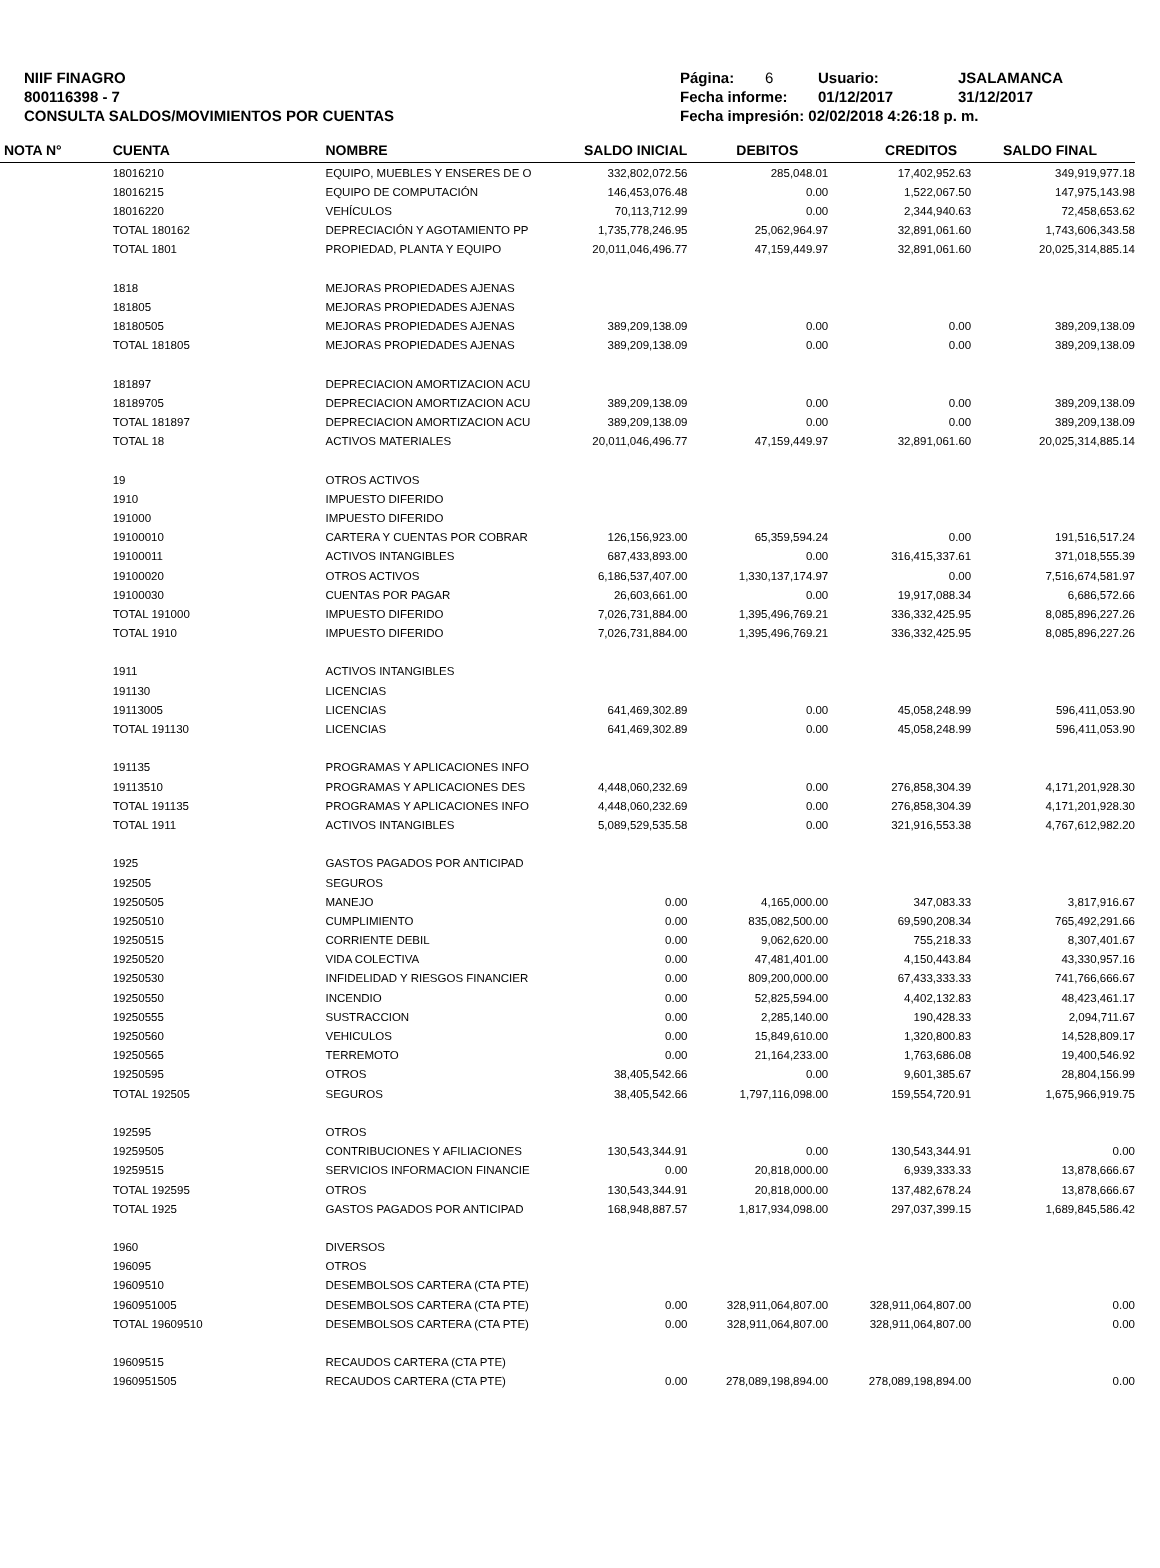NIIF FINAGRO
800116398 - 7
CONSULTA SALDOS/MOVIMIENTOS POR CUENTAS
Página: 6 Usuario: JSALAMANCA
Fecha informe: 01/12/2017 31/12/2017
Fecha impresión: 02/02/2018 4:26:18 p. m.
| NOTA N° | CUENTA | NOMBRE | SALDO INICIAL | DEBITOS | CREDITOS | SALDO FINAL |
| --- | --- | --- | --- | --- | --- | --- |
| | 18016210 | EQUIPO, MUEBLES Y ENSERES DE O | 332,802,072.56 | 285,048.01 | 17,402,952.63 | 349,919,977.18 |
| | 18016215 | EQUIPO DE COMPUTACIÓN | 146,453,076.48 | 0.00 | 1,522,067.50 | 147,975,143.98 |
| | 18016220 | VEHÍCULOS | 70,113,712.99 | 0.00 | 2,344,940.63 | 72,458,653.62 |
| | TOTAL 180162 | DEPRECIACIÓN Y AGOTAMIENTO PP | 1,735,778,246.95 | 25,062,964.97 | 32,891,061.60 | 1,743,606,343.58 |
| | TOTAL 1801 | PROPIEDAD, PLANTA Y EQUIPO | 20,011,046,496.77 | 47,159,449.97 | 32,891,061.60 | 20,025,314,885.14 |
| | 1818 | MEJORAS PROPIEDADES AJENAS | | | | |
| | 181805 | MEJORAS PROPIEDADES AJENAS | | | | |
| | 18180505 | MEJORAS PROPIEDADES AJENAS | 389,209,138.09 | 0.00 | 0.00 | 389,209,138.09 |
| | TOTAL 181805 | MEJORAS PROPIEDADES AJENAS | 389,209,138.09 | 0.00 | 0.00 | 389,209,138.09 |
| | 181897 | DEPRECIACION AMORTIZACION ACU | | | | |
| | 18189705 | DEPRECIACION AMORTIZACION ACU | 389,209,138.09 | 0.00 | 0.00 | 389,209,138.09 |
| | TOTAL 181897 | DEPRECIACION AMORTIZACION ACU | 389,209,138.09 | 0.00 | 0.00 | 389,209,138.09 |
| | TOTAL 18 | ACTIVOS MATERIALES | 20,011,046,496.77 | 47,159,449.97 | 32,891,061.60 | 20,025,314,885.14 |
| | 19 | OTROS ACTIVOS | | | | |
| | 1910 | IMPUESTO DIFERIDO | | | | |
| | 191000 | IMPUESTO DIFERIDO | | | | |
| | 19100010 | CARTERA Y CUENTAS POR COBRAR | 126,156,923.00 | 65,359,594.24 | 0.00 | 191,516,517.24 |
| | 19100011 | ACTIVOS INTANGIBLES | 687,433,893.00 | 0.00 | 316,415,337.61 | 371,018,555.39 |
| | 19100020 | OTROS ACTIVOS | 6,186,537,407.00 | 1,330,137,174.97 | 0.00 | 7,516,674,581.97 |
| | 19100030 | CUENTAS POR PAGAR | 26,603,661.00 | 0.00 | 19,917,088.34 | 6,686,572.66 |
| | TOTAL 191000 | IMPUESTO DIFERIDO | 7,026,731,884.00 | 1,395,496,769.21 | 336,332,425.95 | 8,085,896,227.26 |
| | TOTAL 1910 | IMPUESTO DIFERIDO | 7,026,731,884.00 | 1,395,496,769.21 | 336,332,425.95 | 8,085,896,227.26 |
| | 1911 | ACTIVOS INTANGIBLES | | | | |
| | 191130 | LICENCIAS | | | | |
| | 19113005 | LICENCIAS | 641,469,302.89 | 0.00 | 45,058,248.99 | 596,411,053.90 |
| | TOTAL 191130 | LICENCIAS | 641,469,302.89 | 0.00 | 45,058,248.99 | 596,411,053.90 |
| | 191135 | PROGRAMAS Y APLICACIONES INFO | | | | |
| | 19113510 | PROGRAMAS Y APLICACIONES DES | 4,448,060,232.69 | 0.00 | 276,858,304.39 | 4,171,201,928.30 |
| | TOTAL 191135 | PROGRAMAS Y APLICACIONES INFO | 4,448,060,232.69 | 0.00 | 276,858,304.39 | 4,171,201,928.30 |
| | TOTAL 1911 | ACTIVOS INTANGIBLES | 5,089,529,535.58 | 0.00 | 321,916,553.38 | 4,767,612,982.20 |
| | 1925 | GASTOS PAGADOS POR ANTICIPAD | | | | |
| | 192505 | SEGUROS | | | | |
| | 19250505 | MANEJO | 0.00 | 4,165,000.00 | 347,083.33 | 3,817,916.67 |
| | 19250510 | CUMPLIMIENTO | 0.00 | 835,082,500.00 | 69,590,208.34 | 765,492,291.66 |
| | 19250515 | CORRIENTE DEBIL | 0.00 | 9,062,620.00 | 755,218.33 | 8,307,401.67 |
| | 19250520 | VIDA COLECTIVA | 0.00 | 47,481,401.00 | 4,150,443.84 | 43,330,957.16 |
| | 19250530 | INFIDELIDAD Y RIESGOS FINANCIER | 0.00 | 809,200,000.00 | 67,433,333.33 | 741,766,666.67 |
| | 19250550 | INCENDIO | 0.00 | 52,825,594.00 | 4,402,132.83 | 48,423,461.17 |
| | 19250555 | SUSTRACCION | 0.00 | 2,285,140.00 | 190,428.33 | 2,094,711.67 |
| | 19250560 | VEHICULOS | 0.00 | 15,849,610.00 | 1,320,800.83 | 14,528,809.17 |
| | 19250565 | TERREMOTO | 0.00 | 21,164,233.00 | 1,763,686.08 | 19,400,546.92 |
| | 19250595 | OTROS | 38,405,542.66 | 0.00 | 9,601,385.67 | 28,804,156.99 |
| | TOTAL 192505 | SEGUROS | 38,405,542.66 | 1,797,116,098.00 | 159,554,720.91 | 1,675,966,919.75 |
| | 192595 | OTROS | | | | |
| | 19259505 | CONTRIBUCIONES Y AFILIACIONES | 130,543,344.91 | 0.00 | 130,543,344.91 | 0.00 |
| | 19259515 | SERVICIOS INFORMACION FINANCIE | 0.00 | 20,818,000.00 | 6,939,333.33 | 13,878,666.67 |
| | TOTAL 192595 | OTROS | 130,543,344.91 | 20,818,000.00 | 137,482,678.24 | 13,878,666.67 |
| | TOTAL 1925 | GASTOS PAGADOS POR ANTICIPAD | 168,948,887.57 | 1,817,934,098.00 | 297,037,399.15 | 1,689,845,586.42 |
| | 1960 | DIVERSOS | | | | |
| | 196095 | OTROS | | | | |
| | 19609510 | DESEMBOLSOS CARTERA (CTA PTE) | | | | |
| | 1960951005 | DESEMBOLSOS CARTERA (CTA PTE) | 0.00 | 328,911,064,807.00 | 328,911,064,807.00 | 0.00 |
| | TOTAL 19609510 | DESEMBOLSOS CARTERA (CTA PTE) | 0.00 | 328,911,064,807.00 | 328,911,064,807.00 | 0.00 |
| | 19609515 | RECAUDOS CARTERA (CTA PTE) | | | | |
| | 1960951505 | RECAUDOS CARTERA (CTA PTE) | 0.00 | 278,089,198,894.00 | 278,089,198,894.00 | 0.00 |